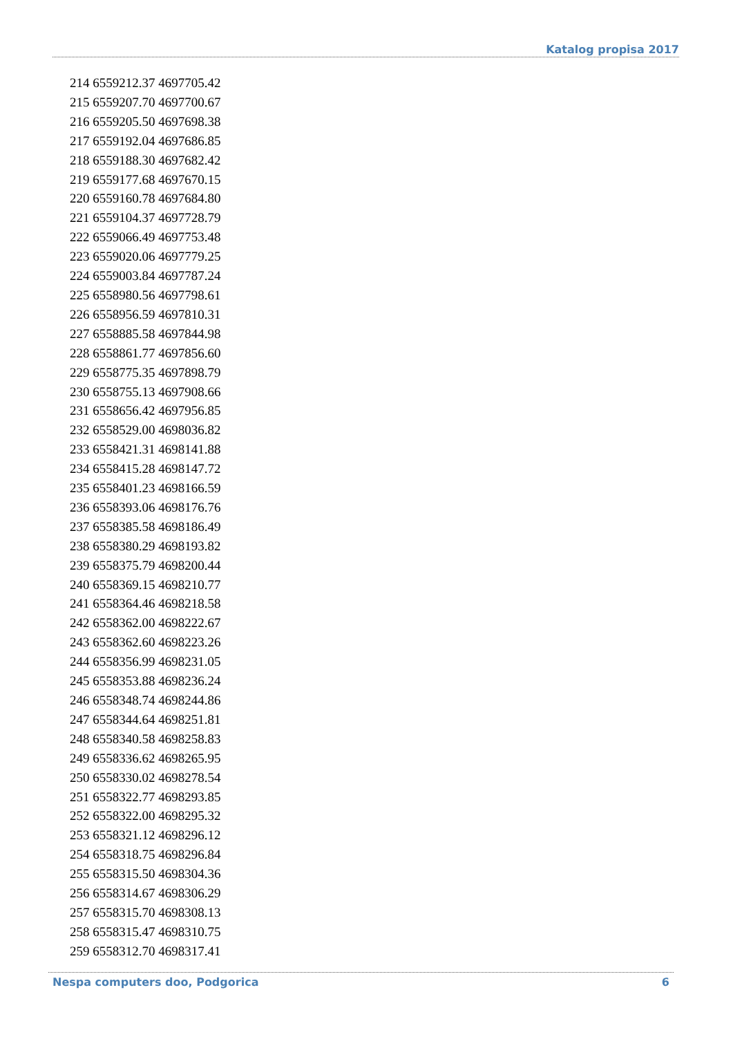Katalog propisa 2017
214 6559212.37 4697705.42
215 6559207.70 4697700.67
216 6559205.50 4697698.38
217 6559192.04 4697686.85
218 6559188.30 4697682.42
219 6559177.68 4697670.15
220 6559160.78 4697684.80
221 6559104.37 4697728.79
222 6559066.49 4697753.48
223 6559020.06 4697779.25
224 6559003.84 4697787.24
225 6558980.56 4697798.61
226 6558956.59 4697810.31
227 6558885.58 4697844.98
228 6558861.77 4697856.60
229 6558775.35 4697898.79
230 6558755.13 4697908.66
231 6558656.42 4697956.85
232 6558529.00 4698036.82
233 6558421.31 4698141.88
234 6558415.28 4698147.72
235 6558401.23 4698166.59
236 6558393.06 4698176.76
237 6558385.58 4698186.49
238 6558380.29 4698193.82
239 6558375.79 4698200.44
240 6558369.15 4698210.77
241 6558364.46 4698218.58
242 6558362.00 4698222.67
243 6558362.60 4698223.26
244 6558356.99 4698231.05
245 6558353.88 4698236.24
246 6558348.74 4698244.86
247 6558344.64 4698251.81
248 6558340.58 4698258.83
249 6558336.62 4698265.95
250 6558330.02 4698278.54
251 6558322.77 4698293.85
252 6558322.00 4698295.32
253 6558321.12 4698296.12
254 6558318.75 4698296.84
255 6558315.50 4698304.36
256 6558314.67 4698306.29
257 6558315.70 4698308.13
258 6558315.47 4698310.75
259 6558312.70 4698317.41
Nespa computers doo, Podgorica 6